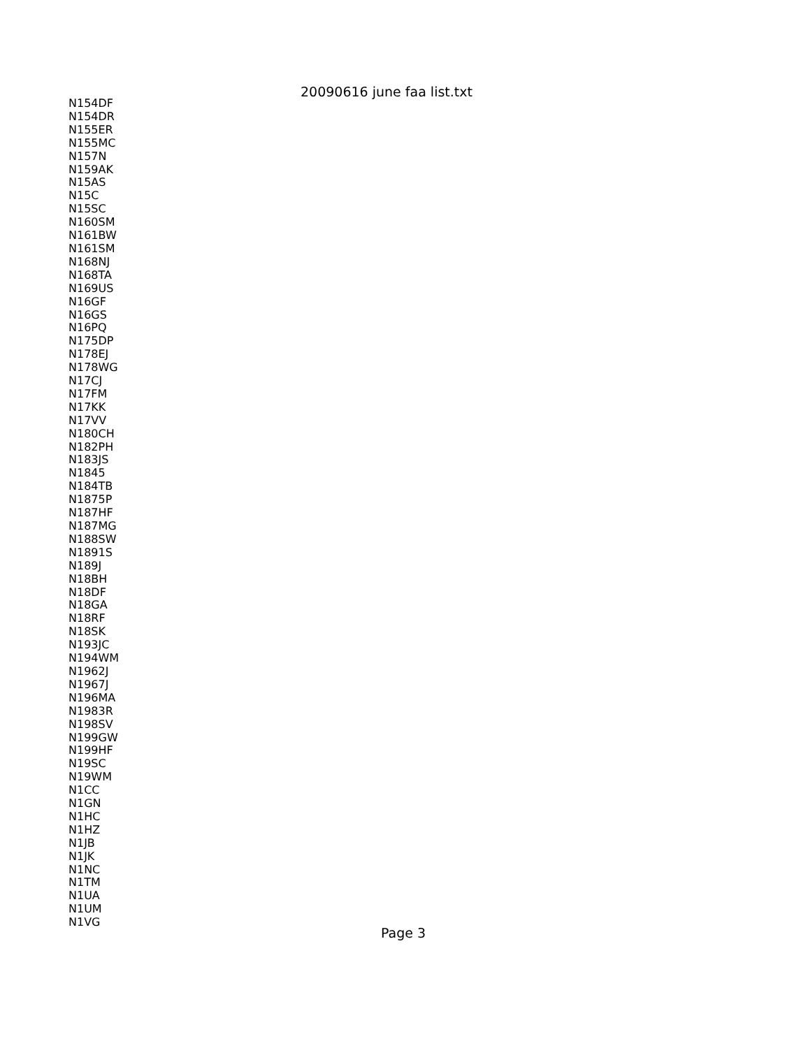20090616 june faa list.txt
N154DF
N154DR
N155ER
N155MC
N157N
N159AK
N15AS
N15C
N15SC
N160SM
N161BW
N161SM
N168NJ
N168TA
N169US
N16GF
N16GS
N16PQ
N175DP
N178EJ
N178WG
N17CJ
N17FM
N17KK
N17VV
N180CH
N182PH
N183JS
N1845
N184TB
N1875P
N187HF
N187MG
N188SW
N1891S
N189J
N18BH
N18DF
N18GA
N18RF
N18SK
N193JC
N194WM
N1962J
N1967J
N196MA
N1983R
N198SV
N199GW
N199HF
N19SC
N19WM
N1CC
N1GN
N1HC
N1HZ
N1JB
N1JK
N1NC
N1TM
N1UA
N1UM
N1VG
Page 3